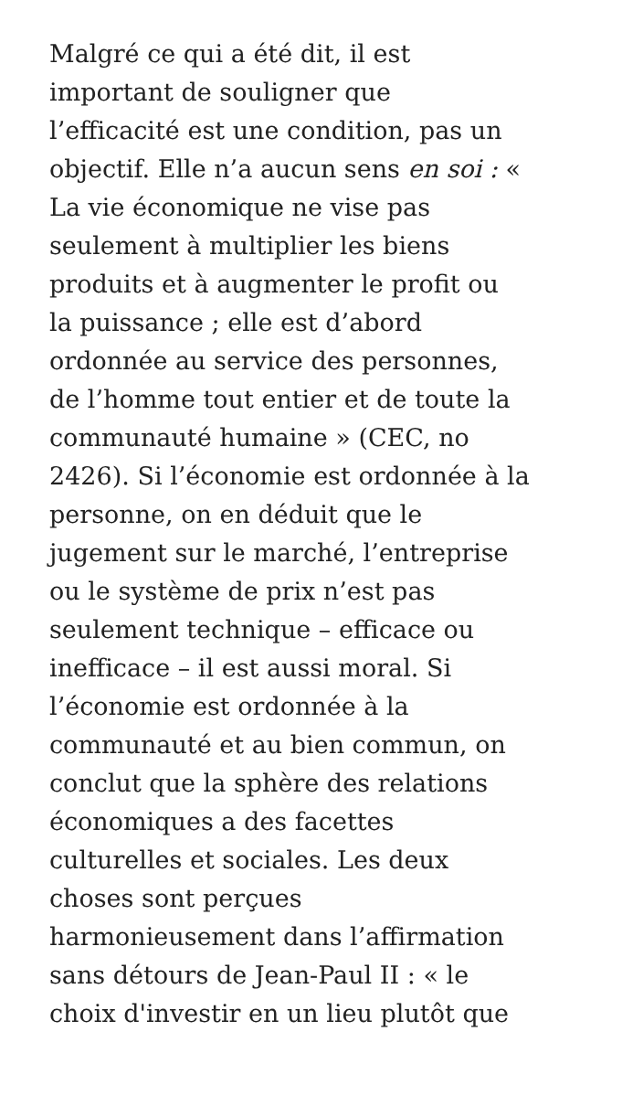Malgré ce qui a été dit, il est
important de souligner que
l’efficacité est une condition, pas un
objectif. Elle n’a aucun sens en soi : «
La vie économique ne vise pas
seulement à multiplier les biens
produits et à augmenter le profit ou
la puissance ; elle est d’abord
ordonnée au service des personnes,
de l’homme tout entier et de toute la
communauté humaine » (CEC, no
2426). Si l’économie est ordonnée à la
personne, on en déduit que le
jugement sur le marché, l’entreprise
ou le système de prix n’est pas
seulement technique – efficace ou
inefficace – il est aussi moral. Si
l’économie est ordonnée à la
communauté et au bien commun, on
conclut que la sphère des relations
économiques a des facettes
culturelles et sociales. Les deux
choses sont perçues
harmonieusement dans l’affirmation
sans détours de Jean-Paul II : « le
choix d'investir en un lieu plutôt que